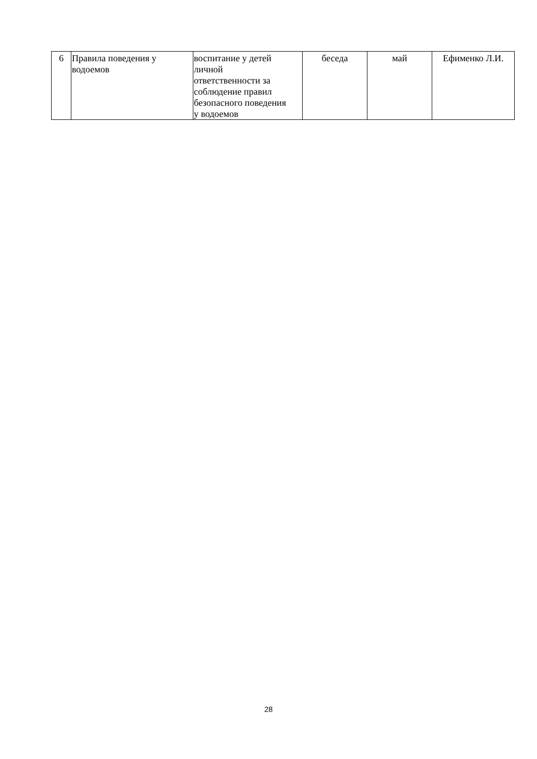| 6 | Правила поведения у водоемов | воспитание у детей личной ответственности за соблюдение правил безопасного поведения у водоемов | беседа | май | Ефименко Л.И. |
28